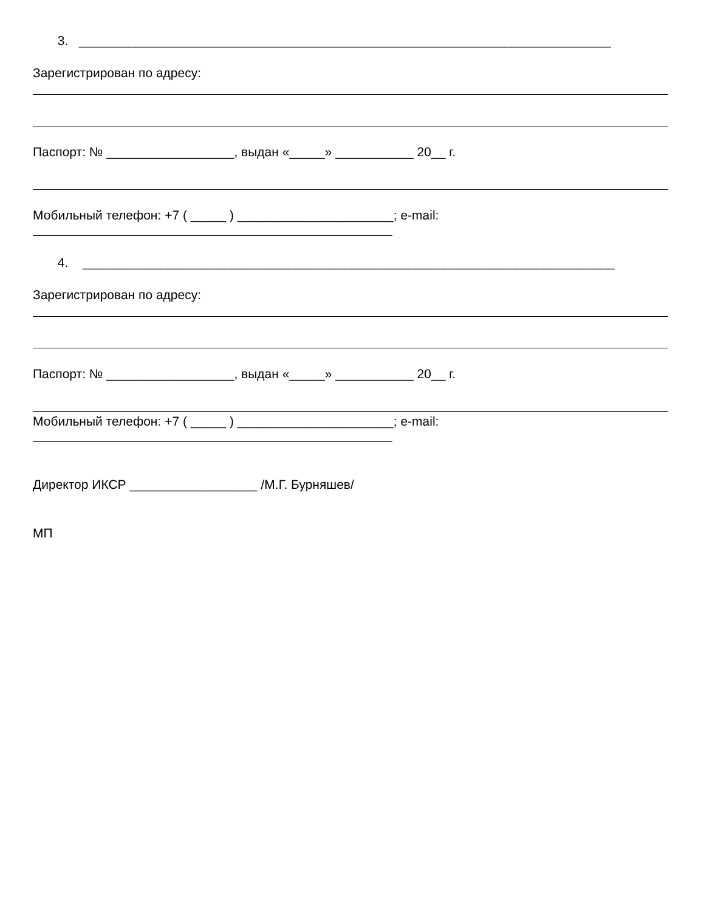3. ___________________________________________________________________________
Зарегистрирован по адресу:
Паспорт: № __________________, выдан «_____» ___________ 20__ г.
Мобильный телефон: +7 ( _____ ) ______________________; e-mail:
4. ___________________________________________________________________________
Зарегистрирован по адресу:
Паспорт: № __________________, выдан «_____» ___________ 20__ г.
Мобильный телефон: +7 ( _____ ) ______________________; e-mail:
Директор ИКСР __________________ /М.Г. Бурняшев/
МП